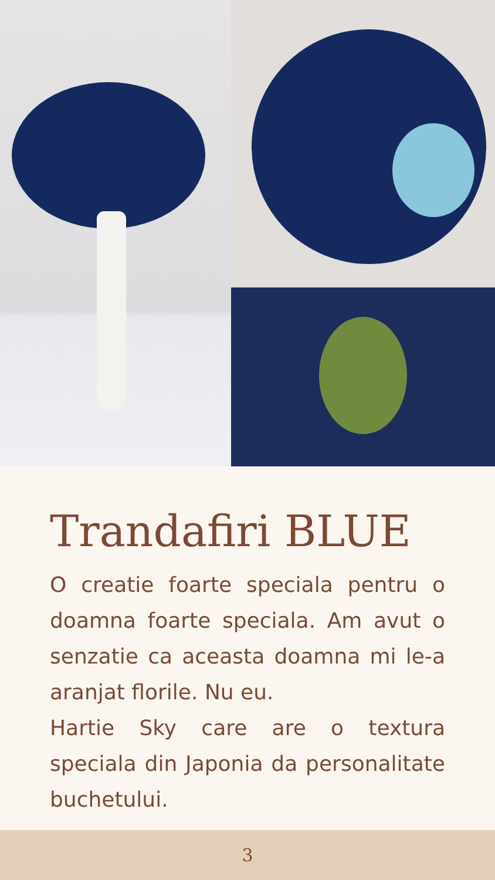Trandafiri BLUE
O creatie foarte speciala pentru o doamna foarte speciala. Am avut o senzatie ca aceasta doamna mi le-a aranjat florile. Nu eu.
Hartie Sky care are o textura speciala din Japonia da personalitate buchetului.
3